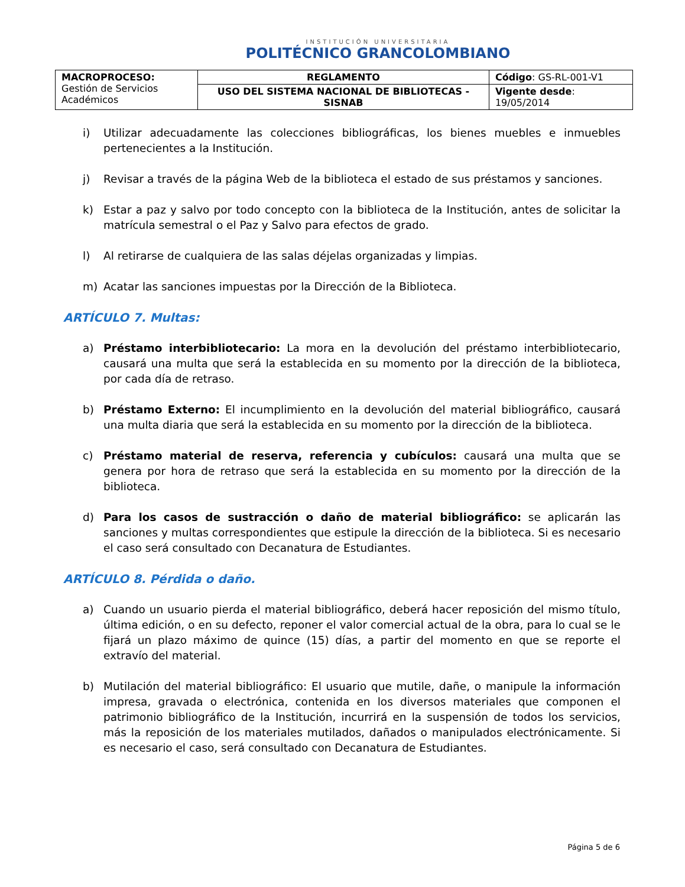INSTITUCIÓN UNIVERSITARIA
POLITÉCNICO GRANCOLOMBIANO
| MACROPROCESO: Gestión de Servicios Académicos | REGLAMENTO | Código : GS-RL-001-V1 |
| | USO DEL SISTEMA NACIONAL DE BIBLIOTECAS - SISNAB | Vigente desde : 19/05/2014 |
i) Utilizar adecuadamente las colecciones bibliográficas, los bienes muebles e inmuebles pertenecientes a la Institución.
j) Revisar a través de la página Web de la biblioteca el estado de sus préstamos y sanciones.
k) Estar a paz y salvo por todo concepto con la biblioteca de la Institución, antes de solicitar la matrícula semestral o el Paz y Salvo para efectos de grado.
l) Al retirarse de cualquiera de las salas déjelas organizadas y limpias.
m) Acatar las sanciones impuestas por la Dirección de la Biblioteca.
ARTÍCULO 7. Multas:
a) Préstamo interbibliotecario: La mora en la devolución del préstamo interbibliotecario, causará una multa que será la establecida en su momento por la dirección de la biblioteca, por cada día de retraso.
b) Préstamo Externo: El incumplimiento en la devolución del material bibliográfico, causará una multa diaria que será la establecida en su momento por la dirección de la biblioteca.
c) Préstamo material de reserva, referencia y cubículos: causará una multa que se genera por hora de retraso que será la establecida en su momento por la dirección de la biblioteca.
d) Para los casos de sustracción o daño de material bibliográfico: se aplicarán las sanciones y multas correspondientes que estipule la dirección de la biblioteca. Si es necesario el caso será consultado con Decanatura de Estudiantes.
ARTÍCULO 8. Pérdida o daño.
a) Cuando un usuario pierda el material bibliográfico, deberá hacer reposición del mismo título, última edición, o en su defecto, reponer el valor comercial actual de la obra, para lo cual se le fijará un plazo máximo de quince (15) días, a partir del momento en que se reporte el extravío del material.
b) Mutilación del material bibliográfico: El usuario que mutile, dañe, o manipule la información impresa, gravada o electrónica, contenida en los diversos materiales que componen el patrimonio bibliográfico de la Institución, incurrirá en la suspensión de todos los servicios, más la reposición de los materiales mutilados, dañados o manipulados electrónicamente. Si es necesario el caso, será consultado con Decanatura de Estudiantes.
Página 5 de 6